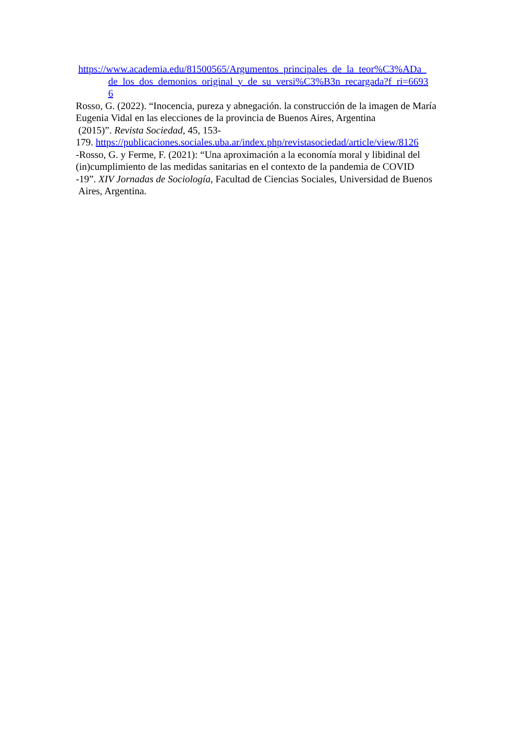https://www.academia.edu/81500565/Argumentos_principales_de_la_teor%C3%ADa_
de_los_dos_demonios_original_y_de_su_versi%C3%B3n_recargada?f_ri=6693
6
Rosso, G. (2022). “Inocencia, pureza y abnegación. la construcción de la imagen de María Eugenia Vidal en las elecciones de la provincia de Buenos Aires, Argentina
(2015)”. Revista Sociedad, 45, 153-
179. https://publicaciones.sociales.uba.ar/index.php/revistasociedad/article/view/8126
-Rosso, G. y Ferme, F. (2021): “Una aproximación a la economía moral y libidinal del (in)cumplimiento de las medidas sanitarias en el contexto de la pandemia de COVID
-19”. XIV Jornadas de Sociología, Facultad de Ciencias Sociales, Universidad de Buenos
Aires, Argentina.